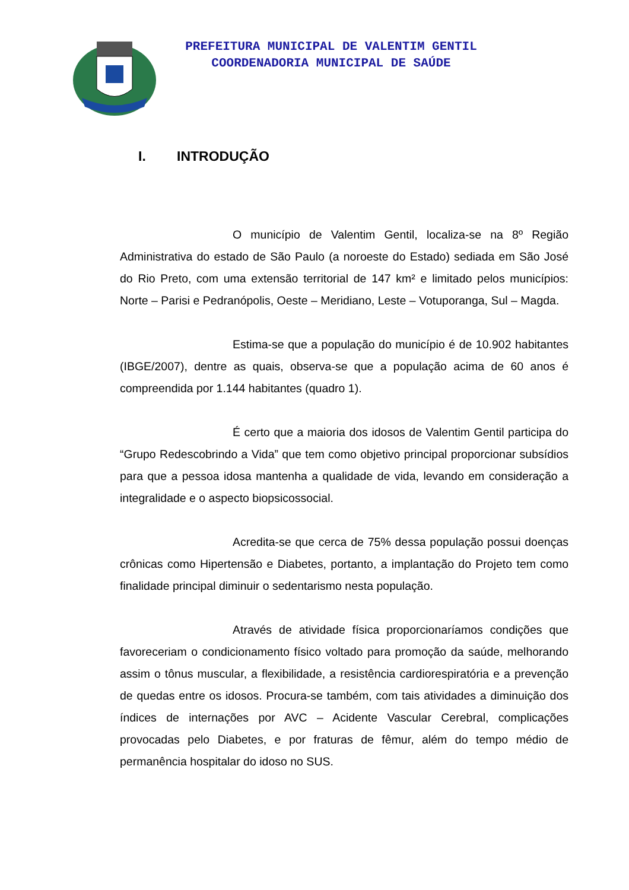PREFEITURA MUNICIPAL DE VALENTIM GENTIL
COORDENADORIA MUNICIPAL DE SAÚDE
I. INTRODUÇÃO
O município de Valentim Gentil, localiza-se na 8º Região Administrativa do estado de São Paulo (a noroeste do Estado) sediada em São José do Rio Preto, com uma extensão territorial de 147 km² e limitado pelos municípios: Norte – Parisi e Pedranópolis, Oeste – Meridiano, Leste – Votuporanga, Sul – Magda.
Estima-se que a população do município é de 10.902 habitantes (IBGE/2007), dentre as quais, observa-se que a população acima de 60 anos é compreendida por 1.144 habitantes (quadro 1).
É certo que a maioria dos idosos de Valentim Gentil participa do “Grupo Redescobrindo a Vida” que tem como objetivo principal proporcionar subsídios para que a pessoa idosa mantenha a qualidade de vida, levando em consideração a integralidade e o aspecto biopsicossocial.
Acredita-se que cerca de 75% dessa população possui doenças crônicas como Hipertensão e Diabetes, portanto, a implantação do Projeto tem como finalidade principal diminuir o sedentarismo nesta população.
Através de atividade física proporcionaríamos condições que favoreceriam o condicionamento físico voltado para promoção da saúde, melhorando assim o tônus muscular, a flexibilidade, a resistência cardiorespiratória e a prevenção de quedas entre os idosos. Procura-se também, com tais atividades a diminuição dos índices de internações por AVC – Acidente Vascular Cerebral, complicações provocadas pelo Diabetes, e por fraturas de fêmur, além do tempo médio de permanência hospitalar do idoso no SUS.